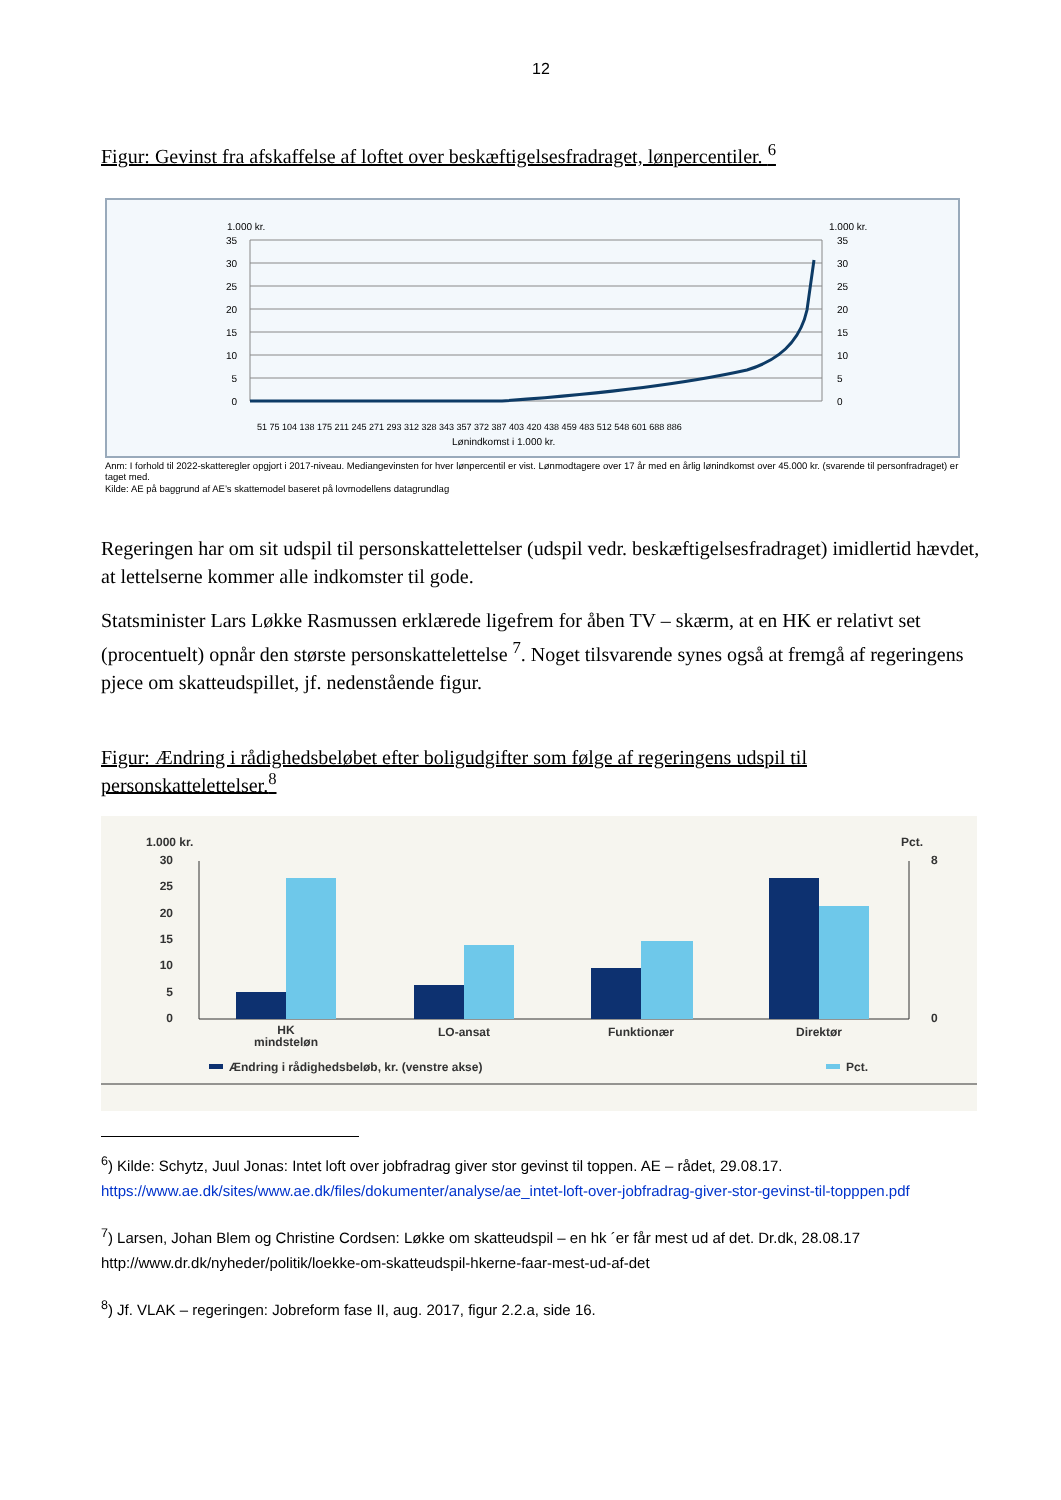12
Figur: Gevinst fra afskaffelse af loftet over beskæftigelsesfradraget, lønpercentiler. <sup>6</sup>
1.000 kr.
1.000 kr.
35
30
25
20
15
10
5
0
35
30
25
20
15
10
5
0
Lønindkomst i 1.000 kr.
51 75 104 138 175 211 245 271 293 312 328 343 357 372 387 403 420 438 459 483 512 548 601 688 886
Anm: I forhold til 2022-skatteregler opgjort i 2017-niveau. Mediangevinsten for hver lønpercentil er vist. Lønmodtagere over 17 år med en årlig lønindkomst over 45.000 kr. (svarende til personfradraget) er taget med.
Kilde: AE på baggrund af AE’s skattemodel baseret på lovmodellens datagrundlag
Regeringen har om sit udspil til personskattelettelser (udspil vedr. beskæftigelsesfradraget) imidlertid hævdet, at lettelserne kommer alle indkomster til gode.
Statsminister Lars Løkke Rasmussen erklærede ligefrem for åben TV – skærm, at en HK er relativt set (procentuelt) opnår den største personskattelettelse <sup>7</sup>. Noget tilsvarende synes også at fremgå af regeringens pjece om skatteudspillet, jf. nedenstående figur.
Figur: Ændring i rådighedsbeløbet efter boligudgifter som følge af regeringens udspil til personskattelettelser.<sup>8</sup>
1.000 kr.
Pct.
30
25
20
15
10
5
0
8
0
HK
mindsteløn
LO-ansat
Funktionær
Direktør
Ændring i rådighedsbeløb, kr. (venstre akse)
Pct.
<sup>6</sup>) Kilde: Schytz, Juul Jonas: Intet loft over jobfradrag giver stor gevinst til toppen. AE – rådet, 29.08.17. https://www.ae.dk/sites/www.ae.dk/files/dokumenter/analyse/ae_intet-loft-over-jobfradrag-giver-stor-gevinst-til-topppen.pdf
<sup>7</sup>) Larsen, Johan Blem og Christine Cordsen: Løkke om skatteudspil – en hk ´er får mest ud af det. Dr.dk, 28.08.17 http://www.dr.dk/nyheder/politik/loekke-om-skatteudspil-hkerne-faar-mest-ud-af-det
<sup>8</sup>) Jf. VLAK – regeringen: Jobreform fase II, aug. 2017, figur 2.2.a, side 16.